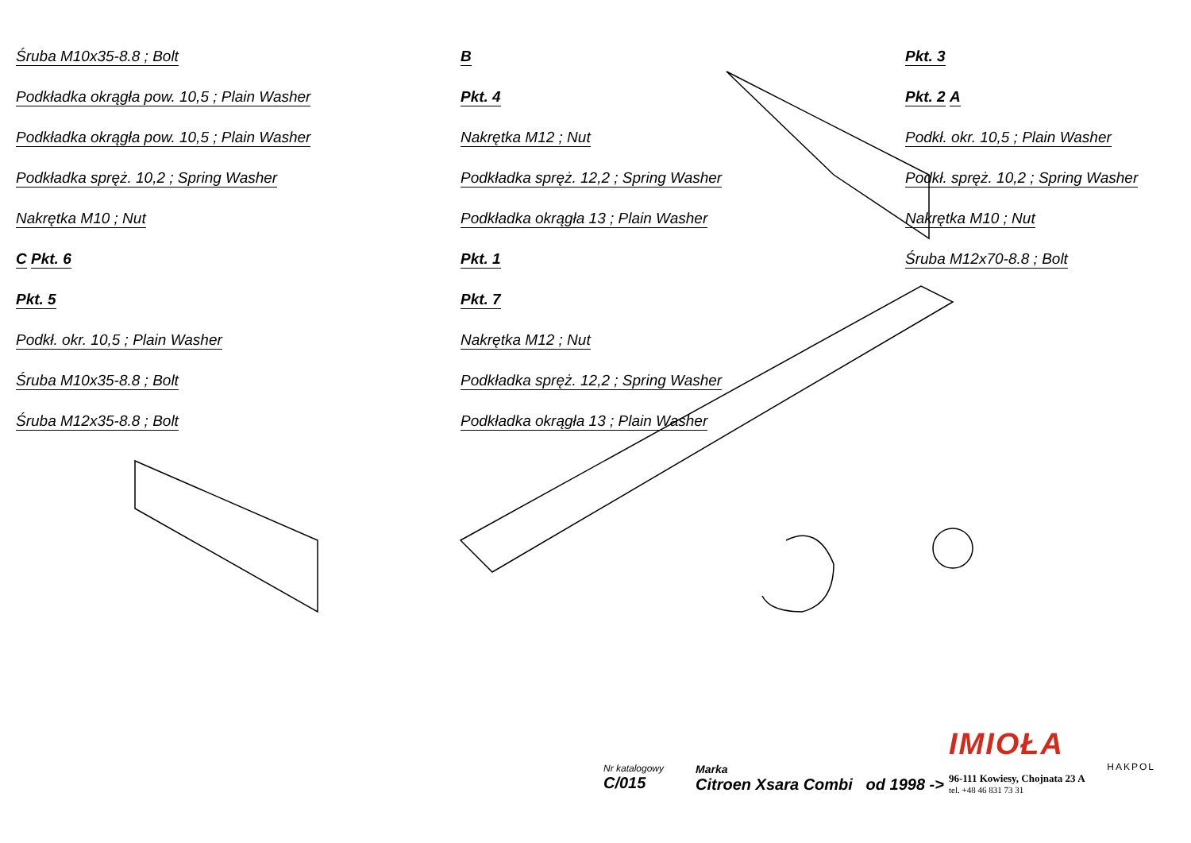Śruba M10x35-8.8 ; Bolt
Podkładka okrągła pow. 10,5 ; Plain Washer
Podkładka okrągła pow. 10,5 ; Plain Washer
Podkładka spręż. 10,2 ; Spring Washer
Nakrętka M10 ; Nut
C Pkt. 6
Pkt. 5
Podkł. okr. 10,5 ; Plain Washer
Śruba M10x35-8.8 ; Bolt
Śruba M12x35-8.8 ; Bolt
B
Pkt. 4
Nakrętka M12 ; Nut
Podkładka spręż. 12,2 ; Spring Washer
Podkładka okrągła 13 ; Plain Washer
Pkt. 1
Pkt. 7
Nakrętka M12 ; Nut
Podkładka spręż. 12,2 ; Spring Washer
Podkładka okrągła 13 ; Plain Washer
Pkt. 3
Pkt. 2 A
Podkł. okr. 10,5 ; Plain Washer
Podkł. spręż. 10,2 ; Spring Washer
Nakrętka M10 ; Nut
Śruba M12x70-8.8 ; Bolt
Nr katalogowy
C/015
Marka
Citroen Xsara Combi od 1998 ->
IMIOŁA
HAKPOL
96-111 Kowiesy, Chojnata 23 A
tel. +48 46 831 73 31